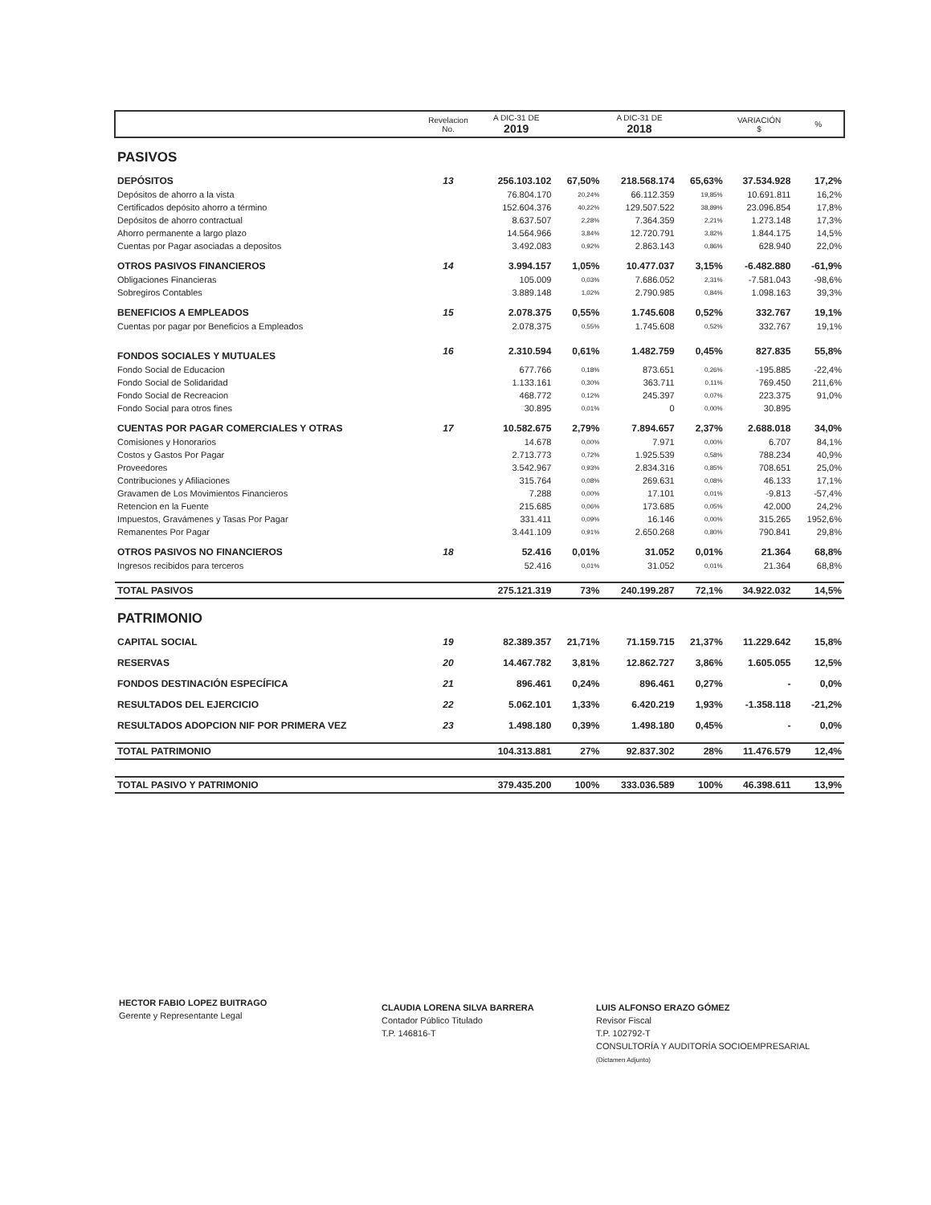| | Revelacion No. | A DIC-31 DE 2019 | | A DIC-31 DE 2018 | | VARIACIÓN $ | % |
| --- | --- | --- | --- | --- | --- | --- | --- |
| PASIVOS | | | | | | | |
| DEPÓSITOS | 13 | 256.103.102 | 67,50% | 218.568.174 | 65,63% | 37.534.928 | 17,2% |
| Depósitos de ahorro a la vista | | 76.804.170 | 20,24% | 66.112.359 | 19,85% | 10.691.811 | 16,2% |
| Certificados depósito ahorro a término | | 152.604.376 | 40,22% | 129.507.522 | 38,89% | 23.096.854 | 17,8% |
| Depósitos de ahorro contractual | | 8.637.507 | 2,28% | 7.364.359 | 2,21% | 1.273.148 | 17,3% |
| Ahorro permanente a largo plazo | | 14.564.966 | 3,84% | 12.720.791 | 3,82% | 1.844.175 | 14,5% |
| Cuentas por Pagar asociadas a depositos | | 3.492.083 | 0,92% | 2.863.143 | 0,86% | 628.940 | 22,0% |
| OTROS PASIVOS FINANCIEROS | 14 | 3.994.157 | 1,05% | 10.477.037 | 3,15% | -6.482.880 | -61,9% |
| Obligaciones Financieras | | 105.009 | 0,03% | 7.686.052 | 2,31% | -7.581.043 | -98,6% |
| Sobregiros Contables | | 3.889.148 | 1,02% | 2.790.985 | 0,84% | 1.098.163 | 39,3% |
| BENEFICIOS A EMPLEADOS | 15 | 2.078.375 | 0,55% | 1.745.608 | 0,52% | 332.767 | 19,1% |
| Cuentas por pagar por Beneficios a Empleados | | 2.078.375 | 0,55% | 1.745.608 | 0,52% | 332.767 | 19,1% |
| FONDOS SOCIALES Y MUTUALES | 16 | 2.310.594 | 0,61% | 1.482.759 | 0,45% | 827.835 | 55,8% |
| Fondo Social de Educacion | | 677.766 | 0,18% | 873.651 | 0,26% | -195.885 | -22,4% |
| Fondo Social de Solidaridad | | 1.133.161 | 0,30% | 363.711 | 0,11% | 769.450 | 211,6% |
| Fondo Social de Recreacion | | 468.772 | 0,12% | 245.397 | 0,07% | 223.375 | 91,0% |
| Fondo Social para otros fines | | 30.895 | 0,01% | 0 | 0,00% | 30.895 | |
| CUENTAS POR PAGAR COMERCIALES Y OTRAS | 17 | 10.582.675 | 2,79% | 7.894.657 | 2,37% | 2.688.018 | 34,0% |
| Comisiones y Honorarios | | 14.678 | 0,00% | 7.971 | 0,00% | 6.707 | 84,1% |
| Costos y Gastos Por Pagar | | 2.713.773 | 0,72% | 1.925.539 | 0,58% | 788.234 | 40,9% |
| Proveedores | | 3.542.967 | 0,93% | 2.834.316 | 0,85% | 708.651 | 25,0% |
| Contribuciones y Afiliaciones | | 315.764 | 0,08% | 269.631 | 0,08% | 46.133 | 17,1% |
| Gravamen de Los Movimientos Financieros | | 7.288 | 0,00% | 17.101 | 0,01% | -9.813 | -57,4% |
| Retencion en la Fuente | | 215.685 | 0,06% | 173.685 | 0,05% | 42.000 | 24,2% |
| Impuestos, Gravámenes y Tasas Por Pagar | | 331.411 | 0,09% | 16.146 | 0,00% | 315.265 | 1952,6% |
| Remanentes Por Pagar | | 3.441.109 | 0,91% | 2.650.268 | 0,80% | 790.841 | 29,8% |
| OTROS PASIVOS NO FINANCIEROS | 18 | 52.416 | 0,01% | 31.052 | 0,01% | 21.364 | 68,8% |
| Ingresos recibidos para terceros | | 52.416 | 0,01% | 31.052 | 0,01% | 21.364 | 68,8% |
| TOTAL PASIVOS | | 275.121.319 | 73% | 240.199.287 | 72,1% | 34.922.032 | 14,5% |
| PATRIMONIO | | | | | | | |
| CAPITAL SOCIAL | 19 | 82.389.357 | 21,71% | 71.159.715 | 21,37% | 11.229.642 | 15,8% |
| RESERVAS | 20 | 14.467.782 | 3,81% | 12.862.727 | 3,86% | 1.605.055 | 12,5% |
| FONDOS DESTINACIÓN ESPECÍFICA | 21 | 896.461 | 0,24% | 896.461 | 0,27% | - | 0,0% |
| RESULTADOS DEL EJERCICIO | 22 | 5.062.101 | 1,33% | 6.420.219 | 1,93% | -1.358.118 | -21,2% |
| RESULTADOS ADOPCION NIF POR PRIMERA VEZ | 23 | 1.498.180 | 0,39% | 1.498.180 | 0,45% | - | 0,0% |
| TOTAL PATRIMONIO | | 104.313.881 | 27% | 92.837.302 | 28% | 11.476.579 | 12,4% |
| TOTAL PASIVO Y PATRIMONIO | | 379.435.200 | 100% | 333.036.589 | 100% | 46.398.611 | 13,9% |
HECTOR FABIO LOPEZ BUITRAGO
Gerente y Representante Legal
CLAUDIA LORENA SILVA BARRERA
Contador Público Titulado
T.P. 146816-T
LUIS ALFONSO ERAZO GÓMEZ
Revisor Fiscal
T.P. 102792-T
CONSULTORÍA Y AUDITORÍA SOCIOEMPRESARIAL
(Dictamen Adjunto)